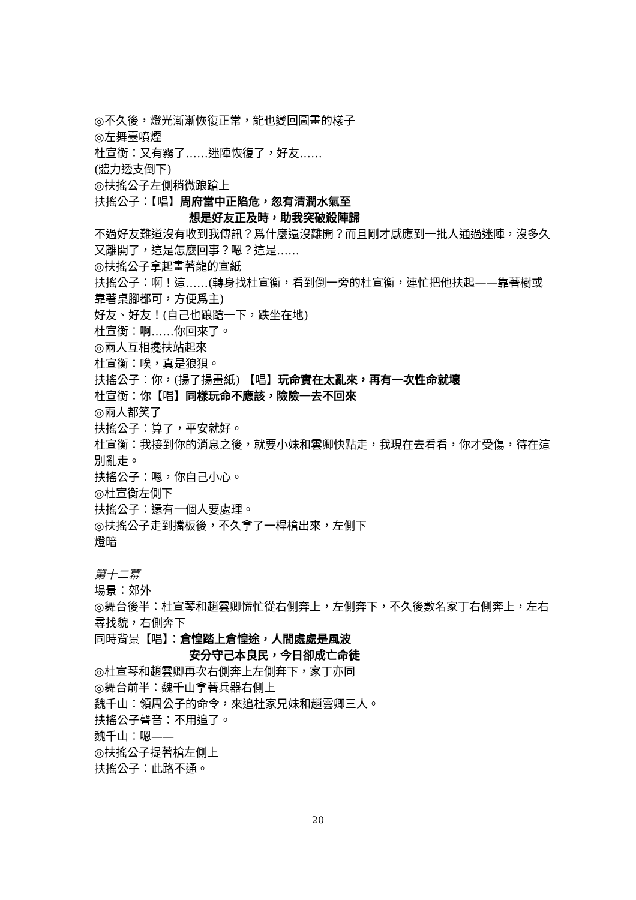◎不久後，燈光漸漸恢復正常，龍也變回圖畫的樣子
◎左舞臺噴煙
杜宣衡：又有霧了……迷陣恢復了，好友……
(體力透支倒下)
◎扶搖公子左側稍微踉蹌上
扶搖公子：【唱】周府當中正陷危，忽有清潤水氣至
想是好友正及時，助我突破殺陣歸
不過好友難道沒有收到我傳訊？爲什麼還沒離開？而且剛才感應到一批人通過迷陣，沒多久又離開了，這是怎麼回事？嗯？這是……
◎扶搖公子拿起畫著龍的宣紙
扶搖公子：啊！這……(轉身找杜宣衡，看到倒一旁的杜宣衡，連忙把他扶起——靠著樹或靠著桌腳都可，方便爲主)
好友、好友！(自己也踉蹌一下，跌坐在地)
杜宣衡：啊……你回來了。
◎兩人互相攙扶站起來
杜宣衡：唉，真是狼狽。
扶搖公子：你，(揚了揚畫紙) 【唱】玩命實在太亂來，再有一次性命就壞
杜宣衡：你【唱】同樣玩命不應該，險險一去不回來
◎兩人都笑了
扶搖公子：算了，平安就好。
杜宣衡：我接到你的消息之後，就要小妹和雲卿快點走，我現在去看看，你才受傷，待在這別亂走。
扶搖公子：嗯，你自己小心。
◎杜宣衡左側下
扶搖公子：還有一個人要處理。
◎扶搖公子走到擋板後，不久拿了一桿槍出來，左側下
燈暗
第十二幕
場景：郊外
◎舞台後半：杜宣琴和趙雲卿慌忙從右側奔上，左側奔下，不久後數名家丁右側奔上，左右尋找貌，右側奔下
同時背景【唱】：倉惶踏上倉惶途，人間處處是風波
安分守己本良民，今日卻成亡命徒
◎杜宣琴和趙雲卿再次右側奔上左側奔下，家丁亦同
◎舞台前半：魏千山拿著兵器右側上
魏千山：領周公子的命令，來追杜家兄妹和趙雲卿三人。
扶搖公子聲音：不用追了。
魏千山：嗯——
◎扶搖公子提著槍左側上
扶搖公子：此路不通。
20